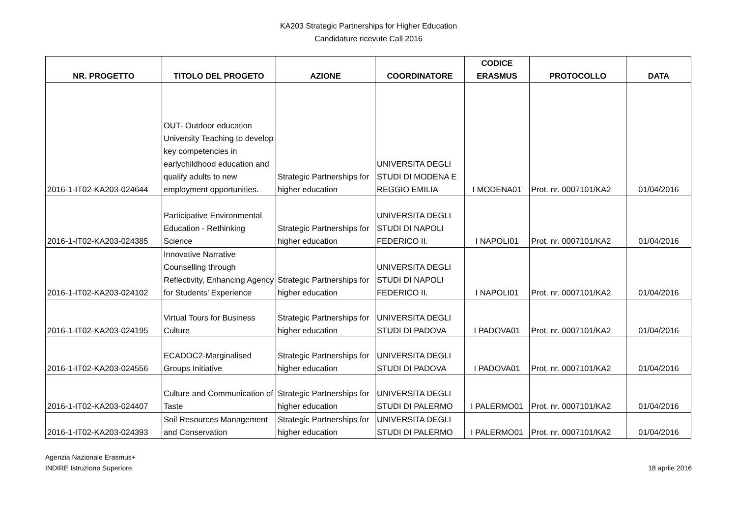KA203 Strategic Partnerships for Higher Education
Candidature ricevute Call 2016
| NR. PROGETTO | TITOLO DEL PROGETO | AZIONE | COORDINATORE | CODICE ERASMUS | PROTOCOLLO | DATA |
| --- | --- | --- | --- | --- | --- | --- |
| 2016-1-IT02-KA203-024644 | OUT- Outdoor education University Teaching to develop key competencies in earlychildhood education and qualify adults to new employment opportunities. | Strategic Partnerships for higher education | UNIVERSITA DEGLI STUDI DI MODENA E REGGIO EMILIA | I MODENA01 | Prot. nr. 0007101/KA2 | 01/04/2016 |
| 2016-1-IT02-KA203-024385 | Participative Environmental Education - Rethinking Science | Strategic Partnerships for higher education | UNIVERSITA DEGLI STUDI DI NAPOLI FEDERICO II. | I NAPOLI01 | Prot. nr. 0007101/KA2 | 01/04/2016 |
| 2016-1-IT02-KA203-024102 | Innovative Narrative Counselling through Reflectivity, Enhancing Agency for Students’ Experience | Strategic Partnerships for higher education | UNIVERSITA DEGLI STUDI DI NAPOLI FEDERICO II. | I NAPOLI01 | Prot. nr. 0007101/KA2 | 01/04/2016 |
| 2016-1-IT02-KA203-024195 | Virtual Tours for Business Culture | Strategic Partnerships for higher education | UNIVERSITA DEGLI STUDI DI PADOVA | I PADOVA01 | Prot. nr. 0007101/KA2 | 01/04/2016 |
| 2016-1-IT02-KA203-024556 | ECADOC2-Marginalised Groups Initiative | Strategic Partnerships for higher education | UNIVERSITA DEGLI STUDI DI PADOVA | I PADOVA01 | Prot. nr. 0007101/KA2 | 01/04/2016 |
| 2016-1-IT02-KA203-024407 | Culture and Communication of Taste | Strategic Partnerships for higher education | UNIVERSITA DEGLI STUDI DI PALERMO | I PALERMO01 | Prot. nr. 0007101/KA2 | 01/04/2016 |
| 2016-1-IT02-KA203-024393 | Soil Resources Management and Conservation | Strategic Partnerships for higher education | UNIVERSITA DEGLI STUDI DI PALERMO | I PALERMO01 | Prot. nr. 0007101/KA2 | 01/04/2016 |
Agenzia Nazionale Erasmus+
INDIRE Istruzione Superiore
18 aprile 2016